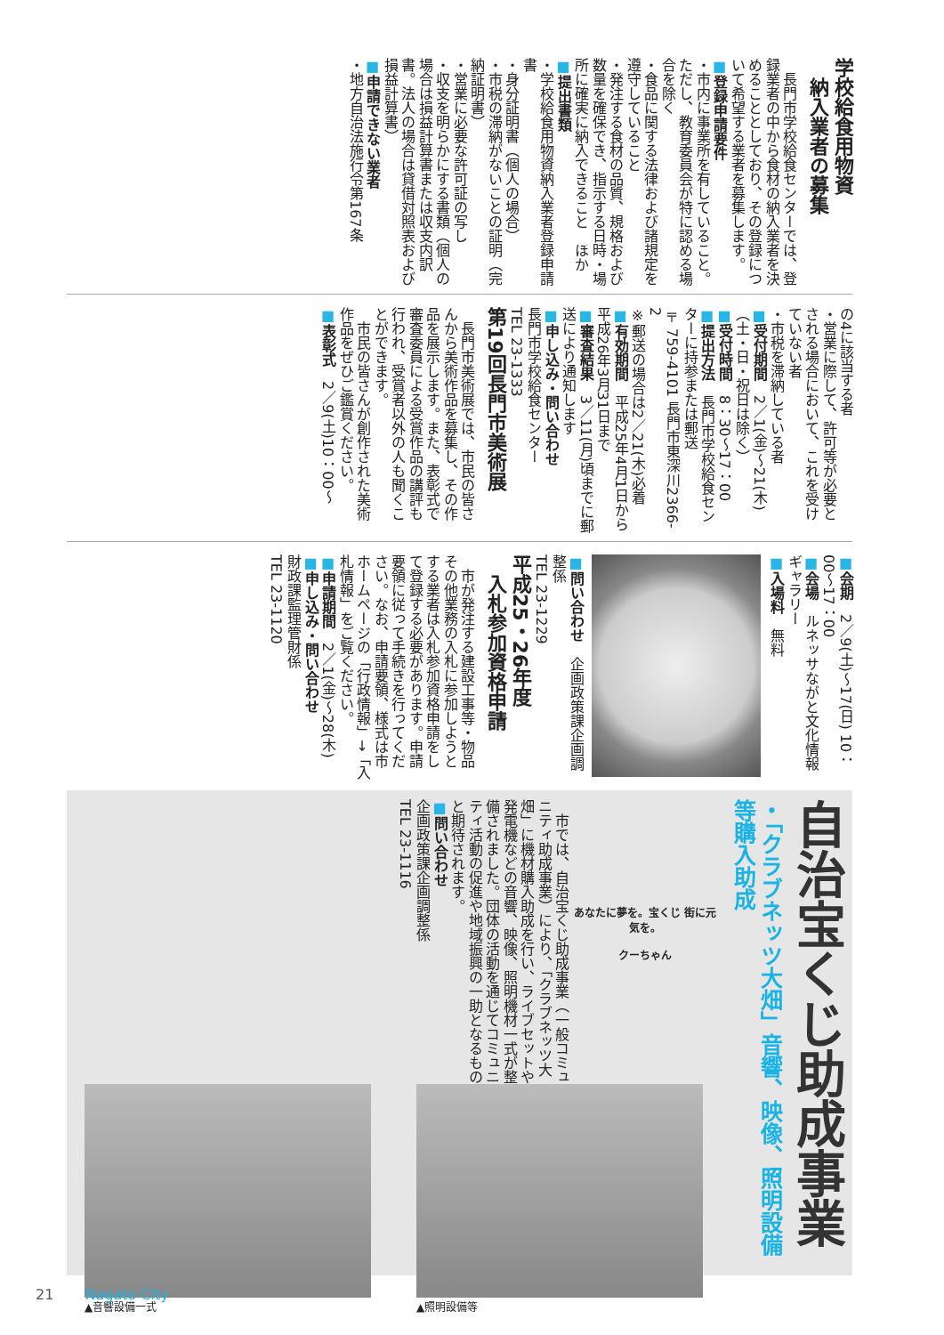学校給食用物資
　納入業者の募集
　長門市学校給食センターでは、登録業者の中から食材の納入業者を決めることとしており、その登録について希望する業者を募集します。
■登録申請要件
・市内に事業所を有していること。ただし、教育委員会が特に認める場合を除く
・食品に関する法律および諸規定を遵守していること
・発注する食材の品質、規格および数量を確保でき、指示する日時・場所に確実に納入できること　ほか
■提出書類
・学校給食用物資納入業者登録申請書
・身分証明書（個人の場合）
・市税の滞納がないことの証明（完納証明書）
・営業に必要な許可証の写し
・収支を明らかにする書類（個人の場合は損益計算書または収支内訳書。法人の場合は貸借対照表および損益計算書）
■申請できない業者
・地方自治法施行令第167条
の4に該当する者
・営業に際して、許可等が必要とされる場合において、これを受けていない者
・市税を滞納している者
■受付期間　2／1(金)～21(木)（土・日・祝日は除く）
■受付時間　8：30～17：00
■提出方法　長門市学校給食センターに持参または郵送
〒759-4101 長門市東深川2366-2
※郵送の場合は2／21(木)必着
■有効期間　平成25年4月1日から平成26年3月31日まで
■審査結果　3／11(月)頃までに郵送により通知します
■申し込み・問い合わせ
長門市学校給食センター
TEL 23-1333
第19回長門市美術展
　長門市美術展では、市民の皆さんから美術作品を募集し、その作品を展示します。また、表彰式で審査委員による受賞作品の講評も行われ、受賞者以外の人も聞くことができます。
　市民の皆さんが創作された美術作品をぜひご鑑賞ください。
■表彰式　2／9(土)10：00～
■会期　2／9(土)～17(日) 10：00～17：00
■会場　ルネッサながと文化情報ギャラリー
■入場料　無料
■問い合わせ　企画政策課企画調整係
TEL 23-1229
平成25・26年度
　入札参加資格申請
　市が発注する建設工事等・物品その他業務の入札に参加しようとする業者は入札参加資格申請をして登録する必要があります。申請要領に従って手続きを行ってください。なお、申請要領、様式は市ホームページの「行政情報」→「入札情報」をご覧ください。
■申請期間　2／1(金)～28(木)
■申し込み・問い合わせ
財政課監理管財係
TEL 23-1120
自治宝くじ助成事業
・「クラブネッツ大畑」音響、映像、照明設備等購入助成
あなたに夢を。宝くじ 街に元気を。
クーちゃん
　市では、自治宝くじ助成事業（一般コミュニティ助成事業）により、「クラブネッツ大畑」に機材購入助成を行い、ライブセットや発電機などの音響、映像、照明機材一式が整備されました。団体の活動を通じてコミュニティ活動の促進や地域振興の一助となるものと期待されます。
■問い合わせ
企画政策課企画調整係
TEL 23-1116
▲照明設備等 ▲音響設備一式
21 Nagato City